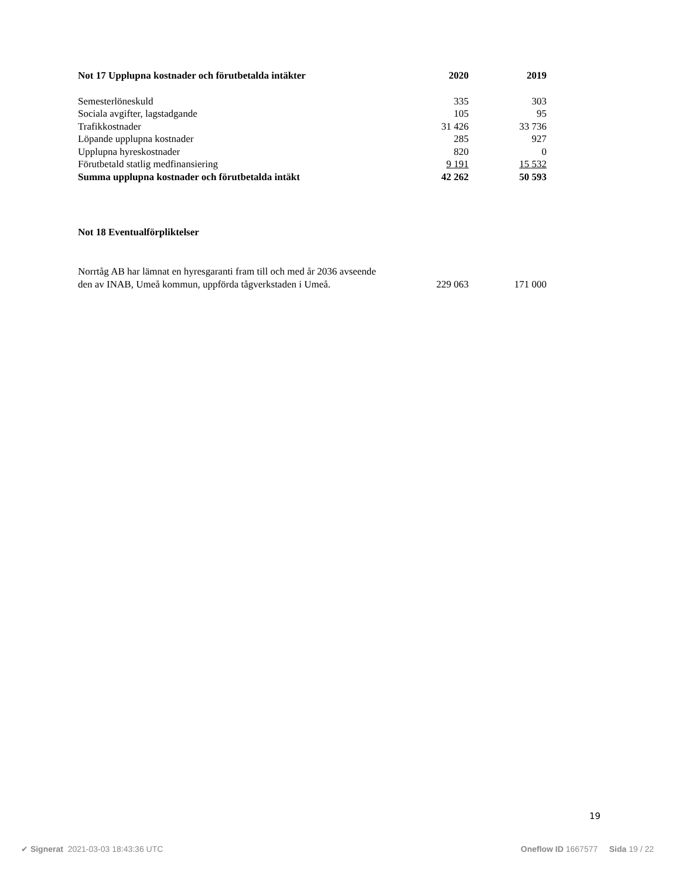| Not 17 Upplupna kostnader och förutbetalda intäkter | 2020 | 2019 |
| --- | --- | --- |
| Semesterlöneskuld | 335 | 303 |
| Sociala avgifter, lagstadgande | 105 | 95 |
| Trafikkostnader | 31 426 | 33 736 |
| Löpande upplupna kostnader | 285 | 927 |
| Upplupna hyreskostnader | 820 | 0 |
| Förutbetald statlig medfinansiering | 9 191 | 15 532 |
| Summa upplupna kostnader och förutbetalda intäkt | 42 262 | 50 593 |
Not 18 Eventualförpliktelser
| Norrtåg AB har lämnat en hyresgaranti fram till och med år 2036 avseende den av INAB, Umeå kommun, uppförda tågverkstaden i Umeå. | 229 063 | 171 000 |
19
✔ Signerat 2021-03-03 18:43:36 UTC Oneflow ID 1667577 Sida 19 / 22